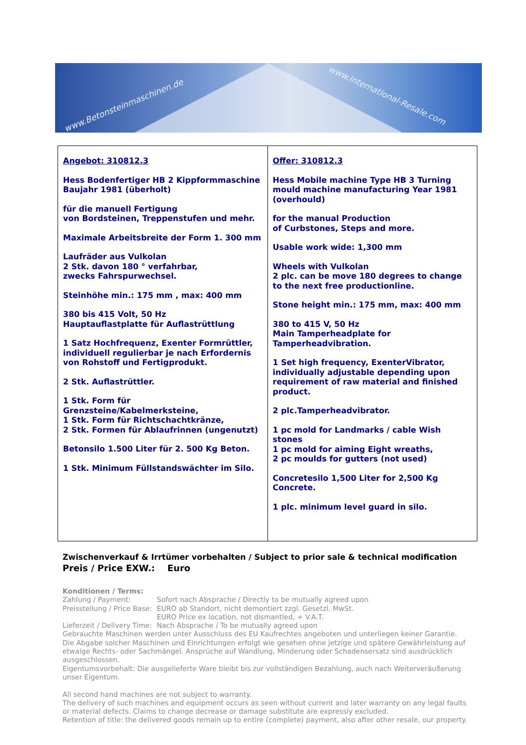www.Betonsteinmaschinen.de
www.International-Resale.com
| Angebot: 310812.3 Hess Bodenfertiger HB 2 Kippformmaschine Baujahr 1981 (überholt) für die manuell Fertigung von Bordsteinen, Treppenstufen und mehr. Maximale Arbeitsbreite der Form 1. 300 mm Laufräder aus Vulkolan 2 Stk. davon 180 ° verfahrbar, zwecks Fahrspurwechsel. Steinhöhe min.: 175 mm , max: 400 mm 380 bis 415 Volt, 50 Hz Hauptauflastplatte für Auflastrüttlung 1 Satz Hochfrequenz, Exenter Formrüttler, individuell regulierbar je nach Erfordernis von Rohstoff und Fertigprodukt. 2 Stk. Auflastrüttler. 1 Stk. Form für Grenzsteine/Kabelmerksteine, 1 Stk. Form für Richtschachtkränze, 2 Stk. Formen für Ablaufrinnen (ungenutzt) Betonsilo 1.500 Liter für 2. 500 Kg Beton. 1 Stk. Minimum Füllstandswächter im Silo. | Offer: 310812.3 Hess Mobile machine Type HB 3 Turning mould machine manufacturing Year 1981 (overhould) for the manual Production of Curbstones, Steps and more. Usable work wide: 1,300 mm Wheels with Vulkolan 2 plc. can be move 180 degrees to change to the next free productionline. Stone height min.: 175 mm, max: 400 mm 380 to 415 V, 50 Hz Main Tamperheadplate for Tamperheadvibration. 1 Set high frequency, ExenterVibrator, individually adjustable depending upon requirement of raw material and finished product. 2 plc.Tamperheadvibrator. 1 pc mold for Landmarks / cable Wish stones 1 pc mold for aiming Eight wreaths, 2 pc moulds for gutters (not used) Concretesilo 1,500 Liter for 2,500 Kg Concrete. 1 plc. minimum level guard in silo. |
Zwischenverkauf & Irrtümer vorbehalten / Subject to prior sale & technical modification
Preis / Price EXW.: Euro
Konditionen / Terms:
Zahlung / Payment: Sofort nach Absprache / Directly to be mutually agreed upon
Preisstellung / Price Base: EURO ab Standort, nicht demontiert zzgl. Gesetzl. MwSt.
EURO Price ex location, not dismantled, + V.A.T.
Lieferzeit / Delivery Time: Nach Absprache / To be mutually agreed upon
Gebrauchte Maschinen werden unter Ausschluss des EU Kaufrechtes angeboten und unterliegen keiner Garantie.
Die Abgabe solcher Maschinen und Einrichtungen erfolgt wie gesehen ohne jetzige und spätere Gewährleistung auf etwaige Rechts- oder Sachmängel. Ansprüche auf Wandlung, Minderung oder Schadensersatz sind ausdrücklich ausgeschlossen.
Eigentumsvorbehalt: Die ausgelieferte Ware bleibt bis zur vollständigen Bezahlung, auch nach Weiterveräußerung unser Eigentum.
All second hand machines are not subject to warranty.
The delivery of such machines and equipment occurs as seen without current and later warranty on any legal faults or material defects. Claims to change decrease or damage substitute are expressly excluded.
Retention of title: the delivered goods remain up to entire (complete) payment, also after other resale, our property.